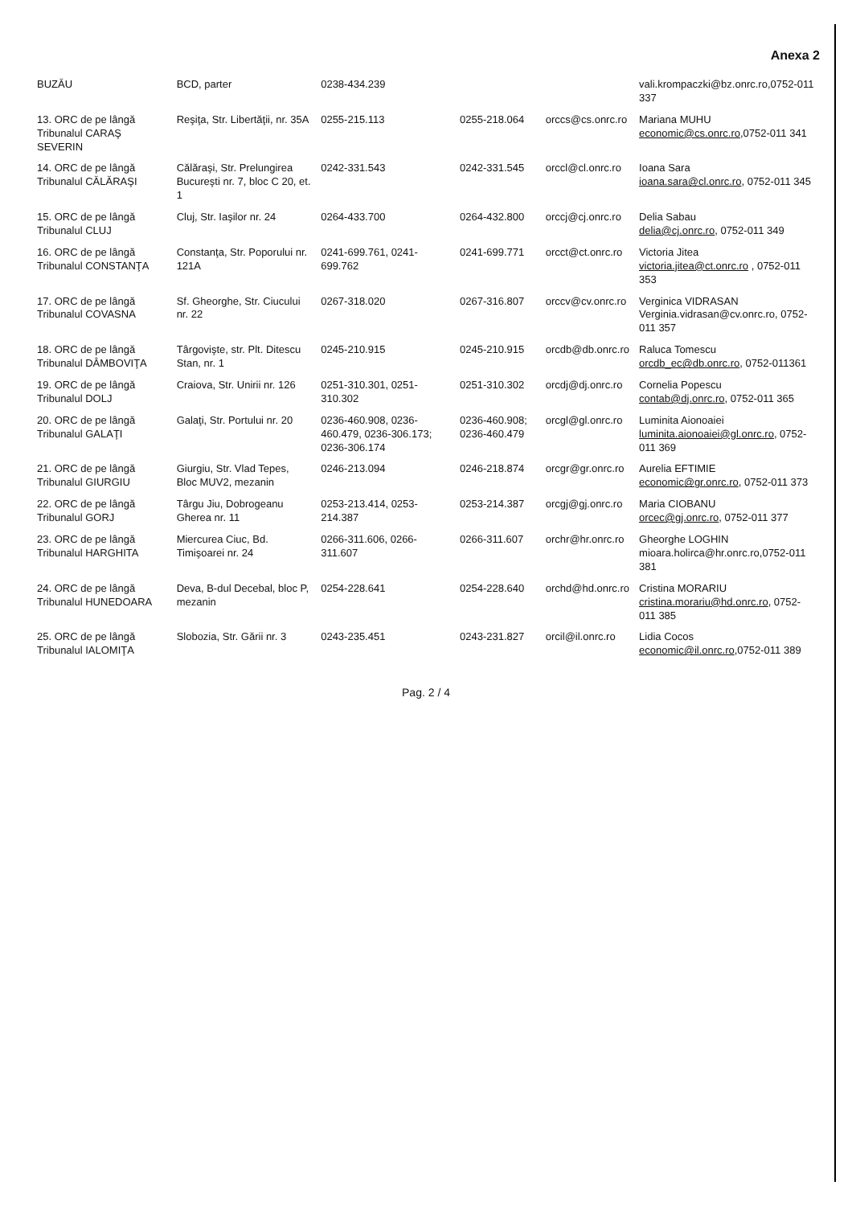Anexa 2
| BUZĂU | BCD, parter | 0238-434.239 | | | vali.krompaczki@bz.onrc.ro,0752-011 337 |
| 13. ORC de pe lângă Tribunalul CARAŞ SEVERIN | Reşiţa, Str. Libertăţii, nr. 35A | 0255-215.113 | 0255-218.064 | orccs@cs.onrc.ro | Mariana MUHU economic@cs.onrc.ro ,0752-011 341 |
| 14. ORC de pe lângă Tribunalul CĂLĂRAŞI | Călăraşi, Str. Prelungirea Bucureşti nr. 7, bloc C 20, et. 1 | 0242-331.543 | 0242-331.545 | orccl@cl.onrc.ro | Ioana Sara ioana.sara@cl.onrc.ro , 0752-011 345 |
| 15. ORC de pe lângă Tribunalul CLUJ | Cluj, Str. Iaşilor nr. 24 | 0264-433.700 | 0264-432.800 | orccj@cj.onrc.ro | Delia Sabau delia@cj.onrc.ro , 0752-011 349 |
| 16. ORC de pe lângă Tribunalul CONSTANŢA | Constanţa, Str. Poporului nr. 121A | 0241-699.761, 0241-699.762 | 0241-699.771 | orcct@ct.onrc.ro | Victoria Jitea victoria.jitea@ct.onrc.ro , 0752-011 353 |
| 17. ORC de pe lângă Tribunalul COVASNA | Sf. Gheorghe, Str. Ciucului nr. 22 | 0267-318.020 | 0267-316.807 | orccv@cv.onrc.ro | Verginica VIDRASAN Verginia.vidrasan@cv.onrc.ro, 0752-011 357 |
| 18. ORC de pe lângă Tribunalul DÂMBOVIŢA | Târgovişte, str. Plt. Ditescu Stan, nr. 1 | 0245-210.915 | 0245-210.915 | orcdb@db.onrc.ro | Raluca Tomescu orcdb_ec@db.onrc.ro , 0752-011361 |
| 19. ORC de pe lângă Tribunalul DOLJ | Craiova, Str. Unirii nr. 126 | 0251-310.301, 0251-310.302 | 0251-310.302 | orcdj@dj.onrc.ro | Cornelia Popescu contab@dj.onrc.ro , 0752-011 365 |
| 20. ORC de pe lângă Tribunalul GALAŢI | Galaţi, Str. Portului nr. 20 | 0236-460.908, 0236-460.479, 0236-306.173; 0236-306.174 | 0236-460.908; 0236-460.479 | orcgl@gl.onrc.ro | Luminita Aionoaiei luminita.aionoaiei@gl.onrc.ro , 0752-011 369 |
| 21. ORC de pe lângă Tribunalul GIURGIU | Giurgiu, Str. Vlad Tepes, Bloc MUV2, mezanin | 0246-213.094 | 0246-218.874 | orcgr@gr.onrc.ro | Aurelia EFTIMIE economic@gr.onrc.ro , 0752-011 373 |
| 22. ORC de pe lângă Tribunalul GORJ | Târgu Jiu, Dobrogeanu Gherea nr. 11 | 0253-213.414, 0253-214.387 | 0253-214.387 | orcgj@gj.onrc.ro | Maria CIOBANU orcec@gj.onrc.ro , 0752-011 377 |
| 23. ORC de pe lângă Tribunalul HARGHITA | Miercurea Ciuc, Bd. Timişoarei nr. 24 | 0266-311.606, 0266-311.607 | 0266-311.607 | orchr@hr.onrc.ro | Gheorghe LOGHIN mioara.holirca@hr.onrc.ro,0752-011 381 |
| 24. ORC de pe lângă Tribunalul HUNEDOARA | Deva, B-dul Decebal, bloc P, mezanin | 0254-228.641 | 0254-228.640 | orchd@hd.onrc.ro | Cristina MORARIU cristina.morariu@hd.onrc.ro , 0752-011 385 |
| 25. ORC de pe lângă Tribunalul IALOMIŢA | Slobozia, Str. Gării nr. 3 | 0243-235.451 | 0243-231.827 | orcil@il.onrc.ro | Lidia Cocos economic@il.onrc.ro ,0752-011 389 |
Pag. 2 / 4